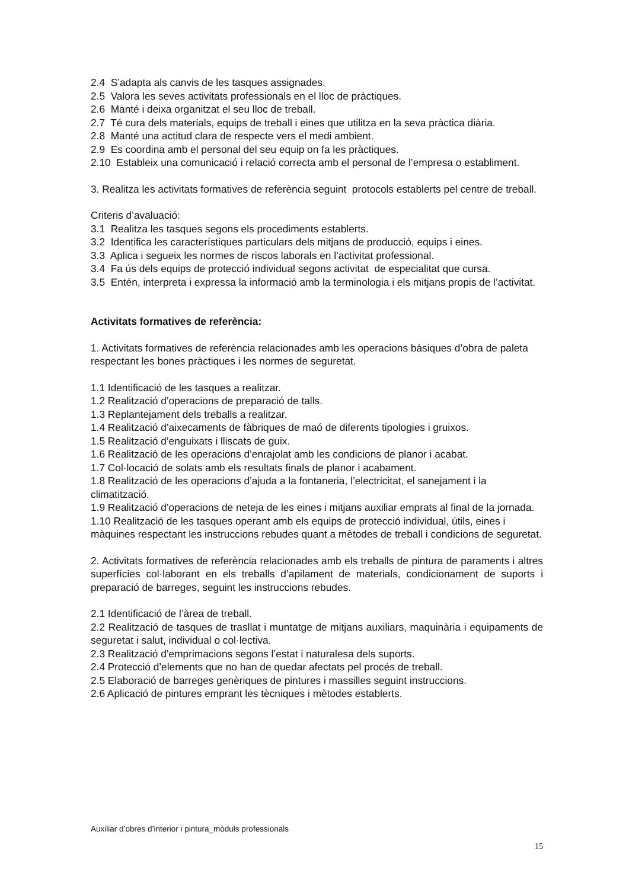2.4 S’adapta als canvis de les tasques assignades.
2.5 Valora les seves activitats professionals en el lloc de pràctiques.
2.6 Manté i deixa organitzat el seu lloc de treball.
2.7 Té cura dels materials, equips de treball i eines que utilitza en la seva pràctica diària.
2.8 Manté una actitud clara de respecte vers el medi ambient.
2.9 Es coordina amb el personal del seu equip on fa les pràctiques.
2.10 Estableix una comunicació i relació correcta amb el personal de l’empresa o establiment.
3. Realitza les activitats formatives de referència seguint protocols establerts pel centre de treball.
Criteris d’avaluació:
3.1 Realitza les tasques segons els procediments establerts.
3.2 Identifica les característiques particulars dels mitjans de producció, equips i eines.
3.3 Aplica i segueix les normes de riscos laborals en l’activitat professional.
3.4 Fa ús dels equips de protecció individual segons activitat de especialitat que cursa.
3.5 Entén, interpreta i expressa la informació amb la terminologia i els mitjans propis de l’activitat.
Activitats formatives de referència:
1. Activitats formatives de referència relacionades amb les operacions bàsiques d’obra de paleta respectant les bones pràctiques i les normes de seguretat.
1.1 Identificació de les tasques a realitzar.
1.2 Realització d’operacions de preparació de talls.
1.3 Replantejament dels treballs a realitzar.
1.4 Realització d’aixecaments de fàbriques de maó de diferents tipologies i gruixos.
1.5 Realització d’enguixats i lliscats de guix.
1.6 Realització de les operacions d’enrajolat amb les condicions de planor i acabat.
1.7 Col·locació de solats amb els resultats finals de planor i acabament.
1.8 Realització de les operacions d’ajuda a la fontaneria, l’electricitat, el sanejament i la climatització.
1.9 Realització d’operacions de neteja de les eines i mitjans auxiliar emprats al final de la jornada.
1.10 Realització de les tasques operant amb els equips de protecció individual, útils, eines i màquines respectant les instruccions rebudes quant a mètodes de treball i condicions de seguretat.
2. Activitats formatives de referència relacionades amb els treballs de pintura de paraments i altres superfícies col·laborant en els treballs d’apilament de materials, condicionament de suports i preparació de barreges, seguint les instruccions rebudes.
2.1 Identificació de l’àrea de treball.
2.2 Realització de tasques de trasllat i muntatge de mitjans auxiliars, maquinària i equipaments de seguretat i salut, individual o col·lectiva.
2.3 Realització d’emprimacions segons l’estat i naturalesa dels suports.
2.4 Protecció d’elements que no han de quedar afectats pel procés de treball.
2.5 Elaboració de barreges genèriques de pintures i massilles seguint instruccions.
2.6 Aplicació de pintures emprant les tècniques i mètodes establerts.
Auxiliar d’obres d’interior i pintura_mòduls professionals
15